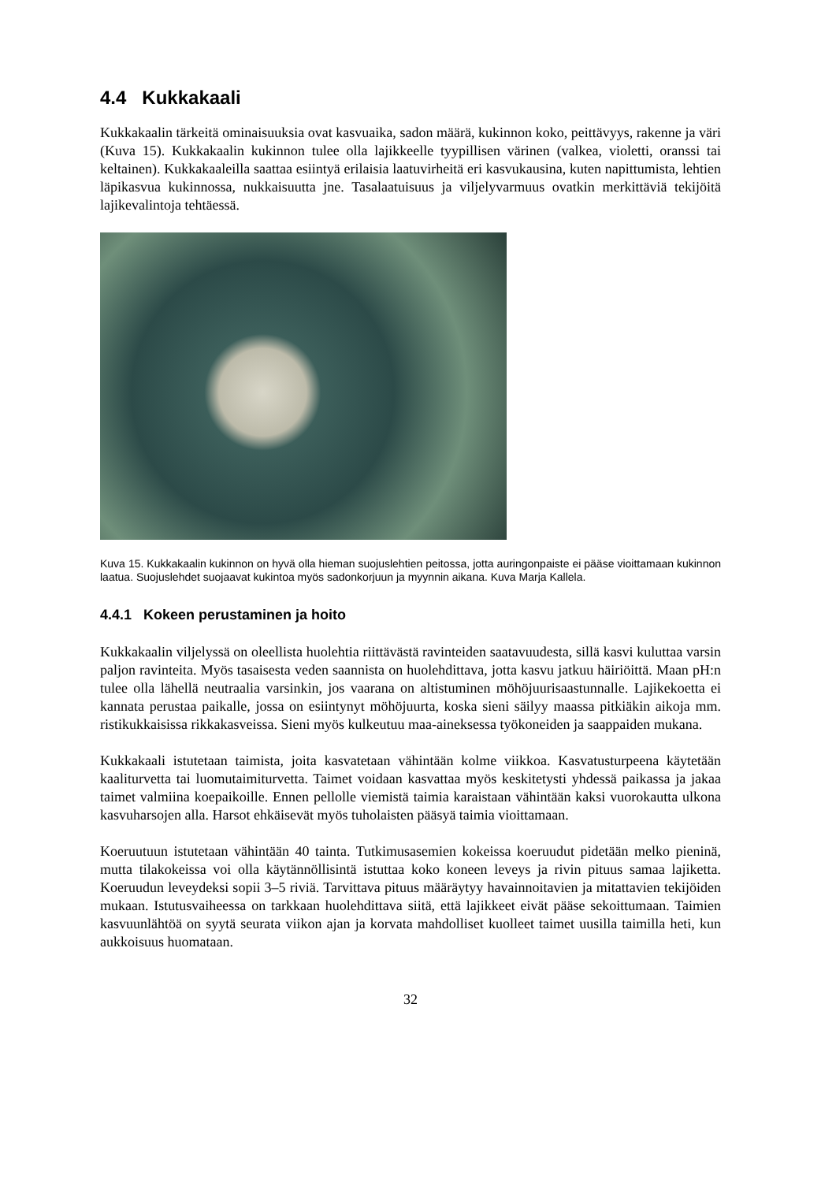4.4 Kukkakaali
Kukkakaalin tärkeitä ominaisuuksia ovat kasvuaika, sadon määrä, kukinnon koko, peittävyys, rakenne ja väri (Kuva 15). Kukkakaalin kukinnon tulee olla lajikkeelle tyypillisen värinen (valkea, violetti, oranssi tai keltainen). Kukkakaaleilla saattaa esiintyä erilaisia laatuvirheitä eri kasvukausina, kuten napittumista, lehtien läpikasvua kukinnossa, nukkaisuutta jne. Tasalaatuisuus ja viljelyvarmuus ovatkin merkittäviä tekijöitä lajikevalintoja tehtäessä.
Kuva 15. Kukkakaalin kukinnon on hyvä olla hieman suojuslehtien peitossa, jotta auringonpaiste ei pääse vioittamaan kukinnon laatua. Suojuslehdet suojaavat kukintoa myös sadonkorjuun ja myynnin aikana. Kuva Marja Kallela.
4.4.1 Kokeen perustaminen ja hoito
Kukkakaalin viljelyssä on oleellista huolehtia riittävästä ravinteiden saatavuudesta, sillä kasvi kuluttaa varsin paljon ravinteita. Myös tasaisesta veden saannista on huolehdittava, jotta kasvu jatkuu häiriöittä. Maan pH:n tulee olla lähellä neutraalia varsinkin, jos vaarana on altistuminen möhöjuurisaastunnalle. Lajikekoetta ei kannata perustaa paikalle, jossa on esiintynyt möhöjuurta, koska sieni säilyy maassa pitkiäkin aikoja mm. ristikukkaisissa rikkakasveissa. Sieni myös kulkeutuu maa-aineksessa työkoneiden ja saappaiden mukana.
Kukkakaali istutetaan taimista, joita kasvatetaan vähintään kolme viikkoa. Kasvatusturpeena käytetään kaaliturvetta tai luomutaimiturvetta. Taimet voidaan kasvattaa myös keskitetysti yhdessä paikassa ja jakaa taimet valmiina koepaikoille. Ennen pellolle viemistä taimia karaistaan vähintään kaksi vuorokautta ulkona kasvuharsojen alla. Harsot ehkäisevät myös tuholaisten pääsyä taimia vioittamaan.
Koeruutuun istutetaan vähintään 40 tainta. Tutkimusasemien kokeissa koeruudut pidetään melko pieninä, mutta tilakokeissa voi olla käytännöllisintä istuttaa koko koneen leveys ja rivin pituus samaa lajiketta. Koeruudun leveydeksi sopii 3–5 riviä. Tarvittava pituus määräytyy havainnoitavien ja mitattavien tekijöiden mukaan. Istutusvaiheessa on tarkkaan huolehdittava siitä, että lajikkeet eivät pääse sekoittumaan. Taimien kasvuunlähtöä on syytä seurata viikon ajan ja korvata mahdolliset kuolleet taimet uusilla taimilla heti, kun aukkoisuus huomataan.
32